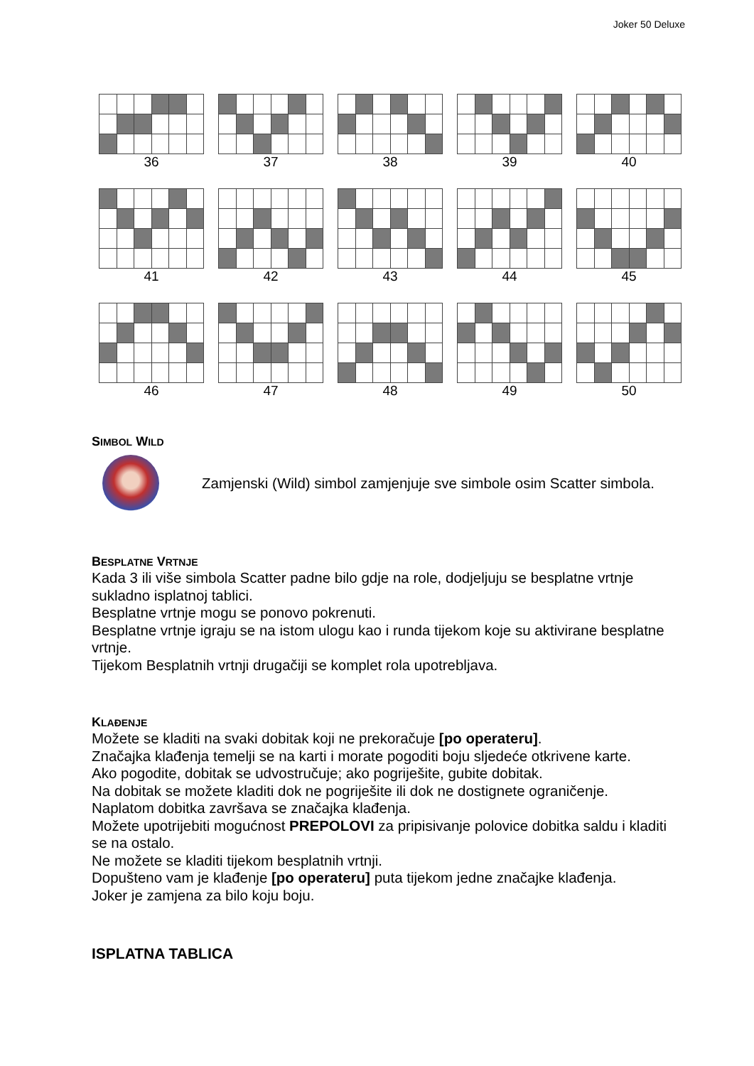Joker 50 Deluxe
36 37 38 39 40
41 42 43 44 45
46 47 48 49 50
SIMBOL WILD
Zamjenski (Wild) simbol zamjenjuje sve simbole osim Scatter simbola.
BESPLATNE VRTNJE
Kada 3 ili više simbola Scatter padne bilo gdje na role, dodjeljuju se besplatne vrtnje sukladno isplatnoj tablici.
Besplatne vrtnje mogu se ponovo pokrenuti.
Besplatne vrtnje igraju se na istom ulogu kao i runda tijekom koje su aktivirane besplatne vrtnje.
Tijekom Besplatnih vrtnji drugačiji se komplet rola upotrebljava.
KLAĐENJE
Možete se kladiti na svaki dobitak koji ne prekoračuje [po operateru].
Značajka klađenja temelji se na karti i morate pogoditi boju sljedeće otkrivene karte.
Ako pogodite, dobitak se udvostručuje; ako pogriješite, gubite dobitak.
Na dobitak se možete kladiti dok ne pogriješite ili dok ne dostignete ograničenje.
Naplatom dobitka završava se značajka klađenja.
Možete upotrijebiti mogućnost PREPOLOVI za pripisivanje polovice dobitka saldu i kladiti se na ostalo.
Ne možete se kladiti tijekom besplatnih vrtnji.
Dopušteno vam je klađenje [po operateru] puta tijekom jedne značajke klađenja.
Joker je zamjena za bilo koju boju.
ISPLATNA TABLICA